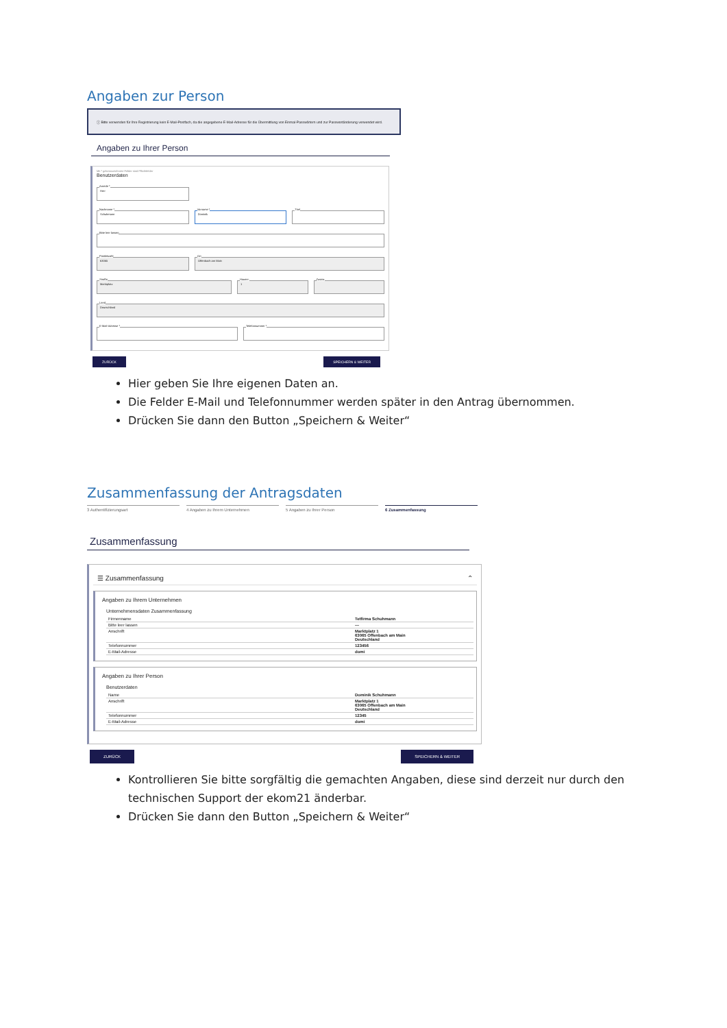Angaben zur Person
ⓘ Bitte verwenden für Ihre Registrierung kein E-Mail-Postfach, da die angegebene E-Mail-Adresse für die Übermittlung von Einmal-Passwörtern und zur Passwortänderung verwendet wird.
Angaben zu Ihrer Person
Mit * gekennzeichnete Felder sind Pflichtfelder
Benutzerdaten
Anrede *
Herr
Nachname *
Schuhmann
Vorname *
Dominik
Titel
Bitte leer lassen
Postleitzahl
63065
Ort
Offenbach am Main
Straße
Marktplatz
Hausnr.
1
Zusatz
Land
Deutschland
E-Mail-Adresse *
Telefonnummer *
ZURÜCK SPEICHERN & WEITER
Hier geben Sie Ihre eigenen Daten an.
Die Felder E-Mail und Telefonnummer werden später in den Antrag übernommen.
Drücken Sie dann den Button „Speichern & Weiter“
Zusammenfassung der Antragsdaten
3 Authentifizierungsart 4 Angaben zu Ihrem Unternehmen 5 Angaben zu Ihrer Person 6 Zusammenfassung
Zusammenfassung
☰ Zusammenfassung ⌃
Angaben zu Ihrem Unternehmen
Unternehmensdaten Zusammenfassung
| Firmenname | Tetfirma Schuhmann |
| Bitte leer lassen | --- |
| Anschrift | Marktplatz 1 63065 Offenbach am Main Deutschland |
| Telefonnummer | 123456 |
| E-Mail-Adresse | domi |
Angaben zu Ihrer Person
Benutzerdaten
| Name | Dominik Schuhmann |
| Anschrift | Marktplatz 1 63065 Offenbach am Main Deutschland |
| Telefonnummer | 12345 |
| E-Mail-Adresse | domi |
ZURÜCK SPEICHERN & WEITER
Kontrollieren Sie bitte sorgfältig die gemachten Angaben, diese sind derzeit nur durch den technischen Support der ekom21 änderbar.
Drücken Sie dann den Button „Speichern & Weiter“